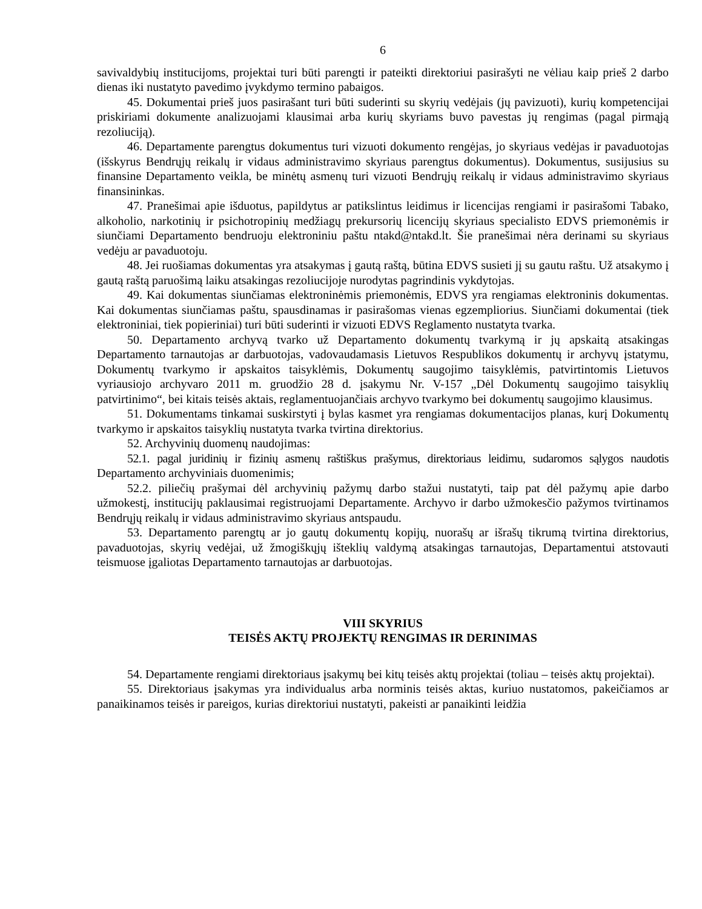6
savivaldybių institucijoms, projektai turi būti parengti ir pateikti direktoriui pasirašyti ne vėliau kaip prieš 2 darbo dienas iki nustatyto pavedimo įvykdymo termino pabaigos.
45. Dokumentai prieš juos pasirašant turi būti suderinti su skyrių vedėjais (jų pavizuoti), kurių kompetencijai priskiriami dokumente analizuojami klausimai arba kurių skyriams buvo pavestas jų rengimas (pagal pirmąją rezoliuciją).
46. Departamente parengtus dokumentus turi vizuoti dokumento rengėjas, jo skyriaus vedėjas ir pavaduotojas (išskyrus Bendrųjų reikalų ir vidaus administravimo skyriaus parengtus dokumentus). Dokumentus, susijusius su finansine Departamento veikla, be minėtų asmenų turi vizuoti Bendrųjų reikalų ir vidaus administravimo skyriaus finansininkas.
47. Pranešimai apie išduotus, papildytus ar patikslintus leidimus ir licencijas rengiami ir pasirašomi Tabako, alkoholio, narkotinių ir psichotropinių medžiagų prekursorių licencijų skyriaus specialisto EDVS priemonėmis ir siunčiami Departamento bendruoju elektroniniu paštu ntakd@ntakd.lt. Šie pranešimai nėra derinami su skyriaus vedėju ar pavaduotoju.
48. Jei ruošiamas dokumentas yra atsakymas į gautą raštą, būtina EDVS susieti jį su gautu raštu. Už atsakymo į gautą raštą paruošimą laiku atsakingas rezoliucijoje nurodytas pagrindinis vykdytojas.
49. Kai dokumentas siunčiamas elektroninėmis priemonėmis, EDVS yra rengiamas elektroninis dokumentas. Kai dokumentas siunčiamas paštu, spausdinamas ir pasirašomas vienas egzempliorius. Siunčiami dokumentai (tiek elektroniniai, tiek popieriniai) turi būti suderinti ir vizuoti EDVS Reglamento nustatyta tvarka.
50. Departamento archyvą tvarko už Departamento dokumentų tvarkymą ir jų apskaitą atsakingas Departamento tarnautojas ar darbuotojas, vadovaudamasis Lietuvos Respublikos dokumentų ir archyvų įstatymu, Dokumentų tvarkymo ir apskaitos taisyklėmis, Dokumentų saugojimo taisyklėmis, patvirtintomis Lietuvos vyriausiojo archyvaro 2011 m. gruodžio 28 d. įsakymu Nr. V-157 „Dėl Dokumentų saugojimo taisyklių patvirtinimo“, bei kitais teisės aktais, reglamentuojančiais archyvo tvarkymo bei dokumentų saugojimo klausimus.
51. Dokumentams tinkamai suskirstyti į bylas kasmet yra rengiamas dokumentacijos planas, kurį Dokumentų tvarkymo ir apskaitos taisyklių nustatyta tvarka tvirtina direktorius.
52. Archyvinių duomenų naudojimas:
52.1. pagal juridinių ir fizinių asmenų raštiškus prašymus, direktoriaus leidimu, sudaromos sąlygos naudotis Departamento archyviniais duomenimis;
52.2. piliečių prašymai dėl archyvinių pažymų darbo stažui nustatyti, taip pat dėl pažymų apie darbo užmokestį, institucijų paklausimai registruojami Departamente. Archyvo ir darbo užmokesčio pažymos tvirtinamos Bendrųjų reikalų ir vidaus administravimo skyriaus antspaudu.
53. Departamento parengtų ar jo gautų dokumentų kopijų, nuorašų ar išrašų tikrumą tvirtina direktorius, pavaduotojas, skyrių vedėjai, už žmogiškųjų išteklių valdymą atsakingas tarnautojas, Departamentui atstovauti teismuose įgaliotas Departamento tarnautojas ar darbuotojas.
VIII SKYRIUS
TEISĖS AKTŲ PROJEKTŲ RENGIMAS IR DERINIMAS
54. Departamente rengiami direktoriaus įsakymų bei kitų teisės aktų projektai (toliau – teisės aktų projektai).
55. Direktoriaus įsakymas yra individualus arba norminis teisės aktas, kuriuo nustatomos, pakeičiamos ar panaikinamos teisės ir pareigos, kurias direktoriui nustatyti, pakeisti ar panaikinti leidžia